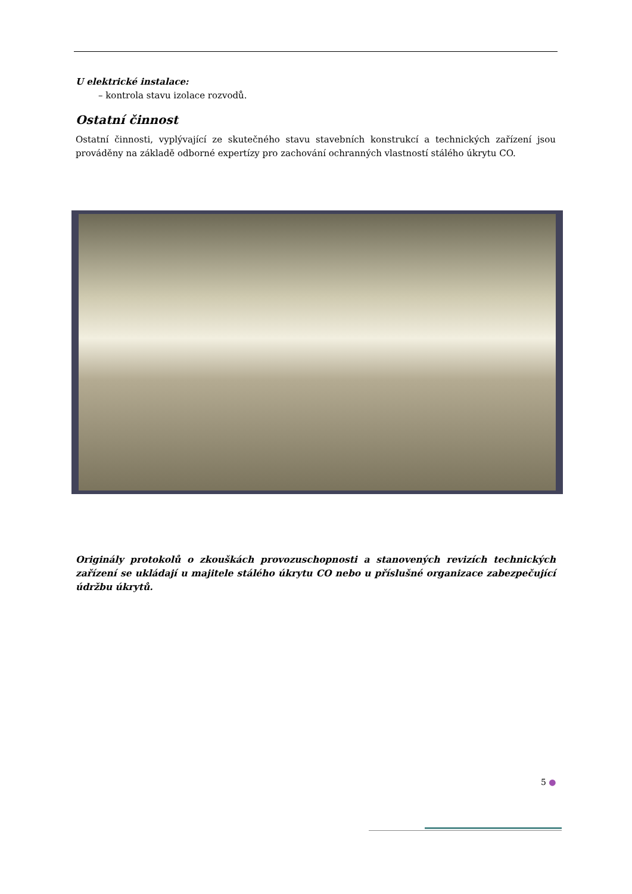U elektrické instalace:
– kontrola stavu izolace rozvodů.
Ostatní činnost
Ostatní činnosti, vyplývající ze skutečného stavu stavebních konstrukcí a technických zařízení jsou prováděny na základě odborné expertízy pro zachování ochranných vlastností stálého úkrytu CO.
Originály protokolů o zkouškách provozuschopnosti a stanovených revizích technických zařízení se ukládají u majitele stálého úkrytu CO nebo u příslušné organizace zabezpečující údržbu úkrytů.
5 ●